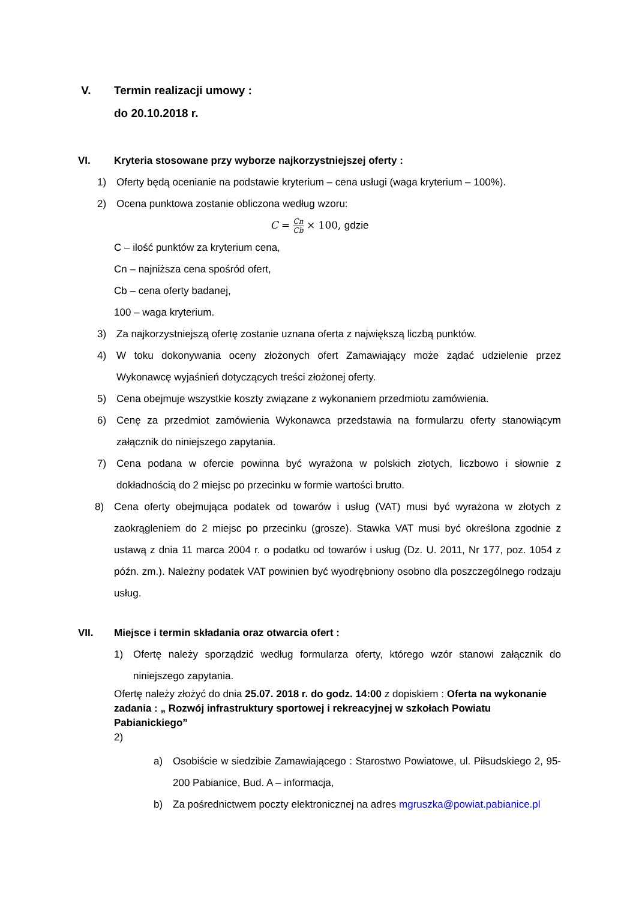V. Termin realizacji umowy :
do 20.10.2018 r.
VI. Kryteria stosowane przy wyborze najkorzystniejszej oferty :
1) Oferty będą ocenianie na podstawie kryterium – cena usługi (waga kryterium – 100%).
2) Ocena punktowa zostanie obliczona według wzoru:
C = Cn Cb × 100, gdzie
C – ilość punktów za kryterium cena,
Cn – najniższa cena spośród ofert,
Cb – cena oferty badanej,
100 – waga kryterium.
3) Za najkorzystniejszą ofertę zostanie uznana oferta z największą liczbą punktów.
4) W toku dokonywania oceny złożonych ofert Zamawiający może żądać udzielenie przez Wykonawcę wyjaśnień dotyczących treści złożonej oferty.
5) Cena obejmuje wszystkie koszty związane z wykonaniem przedmiotu zamówienia.
6) Cenę za przedmiot zamówienia Wykonawca przedstawia na formularzu oferty stanowiącym załącznik do niniejszego zapytania.
7) Cena podana w ofercie powinna być wyrażona w polskich złotych, liczbowo i słownie z dokładnością do 2 miejsc po przecinku w formie wartości brutto.
8) Cena oferty obejmująca podatek od towarów i usług (VAT) musi być wyrażona w złotych z zaokrągleniem do 2 miejsc po przecinku (grosze). Stawka VAT musi być określona zgodnie z ustawą z dnia 11 marca 2004 r. o podatku od towarów i usług (Dz. U. 2011, Nr 177, poz. 1054 z późn. zm.). Należny podatek VAT powinien być wyodrębniony osobno dla poszczególnego rodzaju usług.
VII. Miejsce i termin składania oraz otwarcia ofert :
1) Ofertę należy sporządzić według formularza oferty, którego wzór stanowi załącznik do niniejszego zapytania.
Ofertę należy złożyć do dnia 25.07. 2018 r. do godz. 14:00 z dopiskiem : Oferta na wykonanie zadania : „ Rozwój infrastruktury sportowej i rekreacyjnej w szkołach Powiatu Pabianickiego”
2)
a) Osobiście w siedzibie Zamawiającego : Starostwo Powiatowe, ul. Piłsudskiego 2, 95-200 Pabianice, Bud. A – informacja,
b) Za pośrednictwem poczty elektronicznej na adres mgruszka@powiat.pabianice.pl